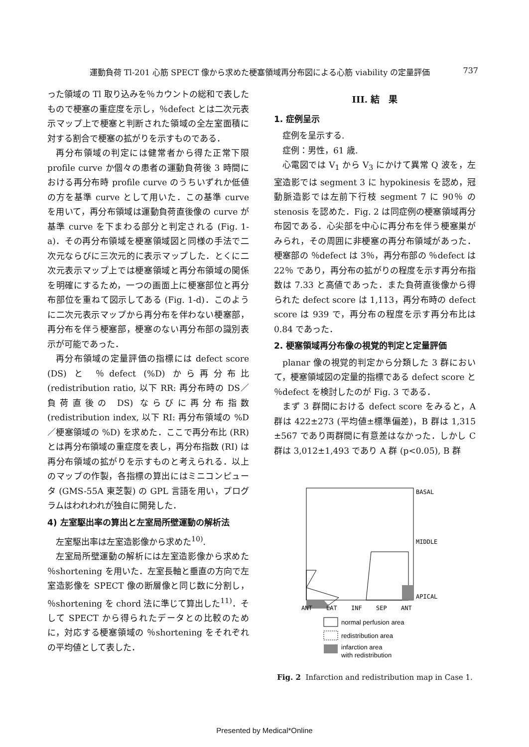運動負荷 Tl-201 心筋 SPECT 像から求めた梗塞領域再分布図による心筋 viability の定量評価 737
った領域の Tl 取り込みを％カウントの総和で表したもので梗塞の重症度を示し，％defect とは二次元表示マップ上で梗塞と判断された領域の全左室面積に対する割合で梗塞の拡がりを示すものである．
再分布領域の判定には健常者から得た正常下限 profile curve か個々の患者の運動負荷後 3 時間における再分布時 profile curve のうちいずれか低値の方を基準 curve として用いた．この基準 curve を用いて，再分布領域は運動負荷直後像の curve が基準 curve を下まわる部分と判定される (Fig. 1-a)．その再分布領域を梗塞領域図と同様の手法で二次元ならびに三次元的に表示マップした．とくに二次元表示マップ上では梗塞領域と再分布領域の関係を明確にするため，一つの画面上に梗塞部位と再分布部位を重ねて図示してある (Fig. 1-d)．このように二次元表示マップから再分布を伴わない梗塞部，再分布を伴う梗塞部，梗塞のない再分布部の識別表示が可能であった．
再分布領域の定量評価の指標には defect score (DS) と ％defect (%D) から再分布比 (redistribution ratio, 以下 RR: 再分布時の DS／負荷直後の DS) ならびに再分布指数 (redistribution index, 以下 RI: 再分布領域の %D／梗塞領域の %D) を求めた．ここで再分布比 (RR) とは再分布領域の重症度を表し，再分布指数 (RI) は再分布領域の拡がりを示すものと考えられる．以上のマップの作製，各指標の算出にはミニコンピュータ (GMS-55A 東芝製) の GPL 言語を用い，プログラムはわれわれが独自に開発した．
4) 左室駆出率の算出と左室局所壁運動の解析法
左室駆出率は左室造影像から求めた<sup>10)</sup>.
左室局所壁運動の解析には左室造影像から求めた ％shortening を用いた．左室長軸と垂直の方向で左室造影像を SPECT 像の断層像と同じ数に分割し，％shortening を chord 法に準じて算出した<sup>11)</sup>．そして SPECT から得られたデータとの比較のために，対応する梗塞領域の ％shortening をそれぞれの平均値として表した．
III. 結　果
1. 症例呈示
症例を呈示する.
症例：男性，61 歳.
心電図では V<sub>1</sub> から V<sub>3</sub> にかけて異常 Q 波を，左室造影では segment 3 に hypokinesis を認め，冠動脈造影では左前下行枝 segment 7 に 90％ の stenosis を認めた．Fig. 2 は同症例の梗塞領域再分布図である．心尖部を中心に再分布を伴う梗塞巣がみられ，その周囲に非梗塞の再分布領域があった．梗塞部の ％defect は 3％，再分布部の ％defect は 22％ であり，再分布の拡がりの程度を示す再分布指数は 7.33 と高値であった．また負荷直後像から得られた defect score は 1,113，再分布時の defect score は 939 で，再分布の程度を示す再分布比は 0.84 であった．
2. 梗塞領域再分布像の視覚的判定と定量評価
planar 像の視覚的判定から分類した 3 群において，梗塞領域図の定量的指標である defect score と ％defect を検討したのが Fig. 3 である．
まず 3 群間における defect score をみると，A 群は 422±273 (平均値±標準偏差)，B 群は 1,315 ±567 であり両群間に有意差はなかった．しかし C 群は 3,012±1,493 であり A 群 (p<0.05), B 群
BASAL
MIDDLE
APICAL
ANT
LAT
INF
SEP
ANT
normal perfusion area
redistribution area
infarction area
with redistribution
Fig. 2 Infarction and redistribution map in Case 1.
Presented by Medical*Online